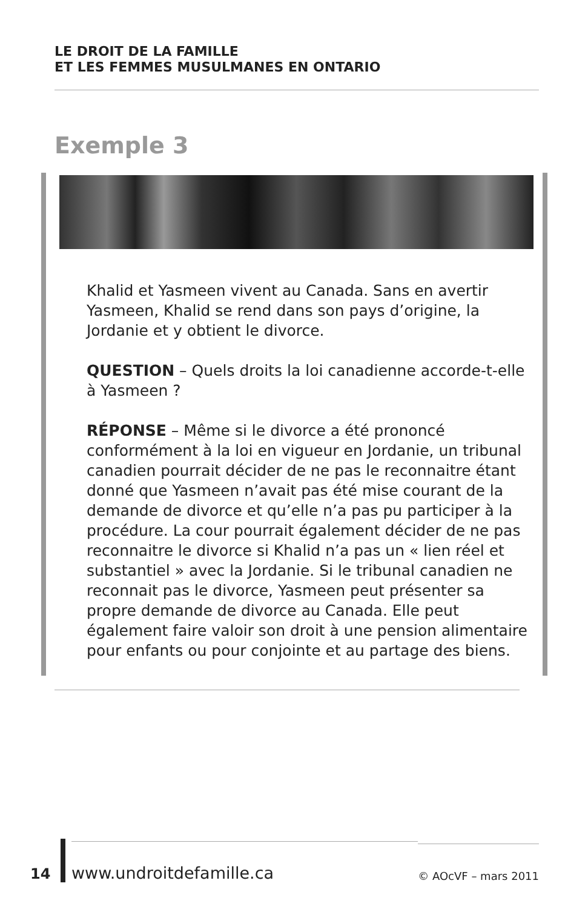LE DROIT DE LA FAMILLE
ET LES FEMMES MUSULMANES EN ONTARIO
Exemple 3
Khalid et Yasmeen vivent au Canada. Sans en avertir Yasmeen, Khalid se rend dans son pays d’origine, la Jordanie et y obtient le divorce.
QUESTION – Quels droits la loi canadienne accorde-t-elle à Yasmeen ?
RÉPONSE – Même si le divorce a été prononcé conformément à la loi en vigueur en Jordanie, un tribunal canadien pourrait décider de ne pas le reconnaitre étant donné que Yasmeen n’avait pas été mise courant de la demande de divorce et qu’elle n’a pas pu participer à la procédure. La cour pourrait également décider de ne pas reconnaitre le divorce si Khalid n’a pas un « lien réel et substantiel » avec la Jordanie. Si le tribunal canadien ne reconnait pas le divorce, Yasmeen peut présenter sa propre demande de divorce au Canada. Elle peut également faire valoir son droit à une pension alimentaire pour enfants ou pour conjointe et au partage des biens.
14 www.undroitdefamille.ca © AOcVF – mars 2011